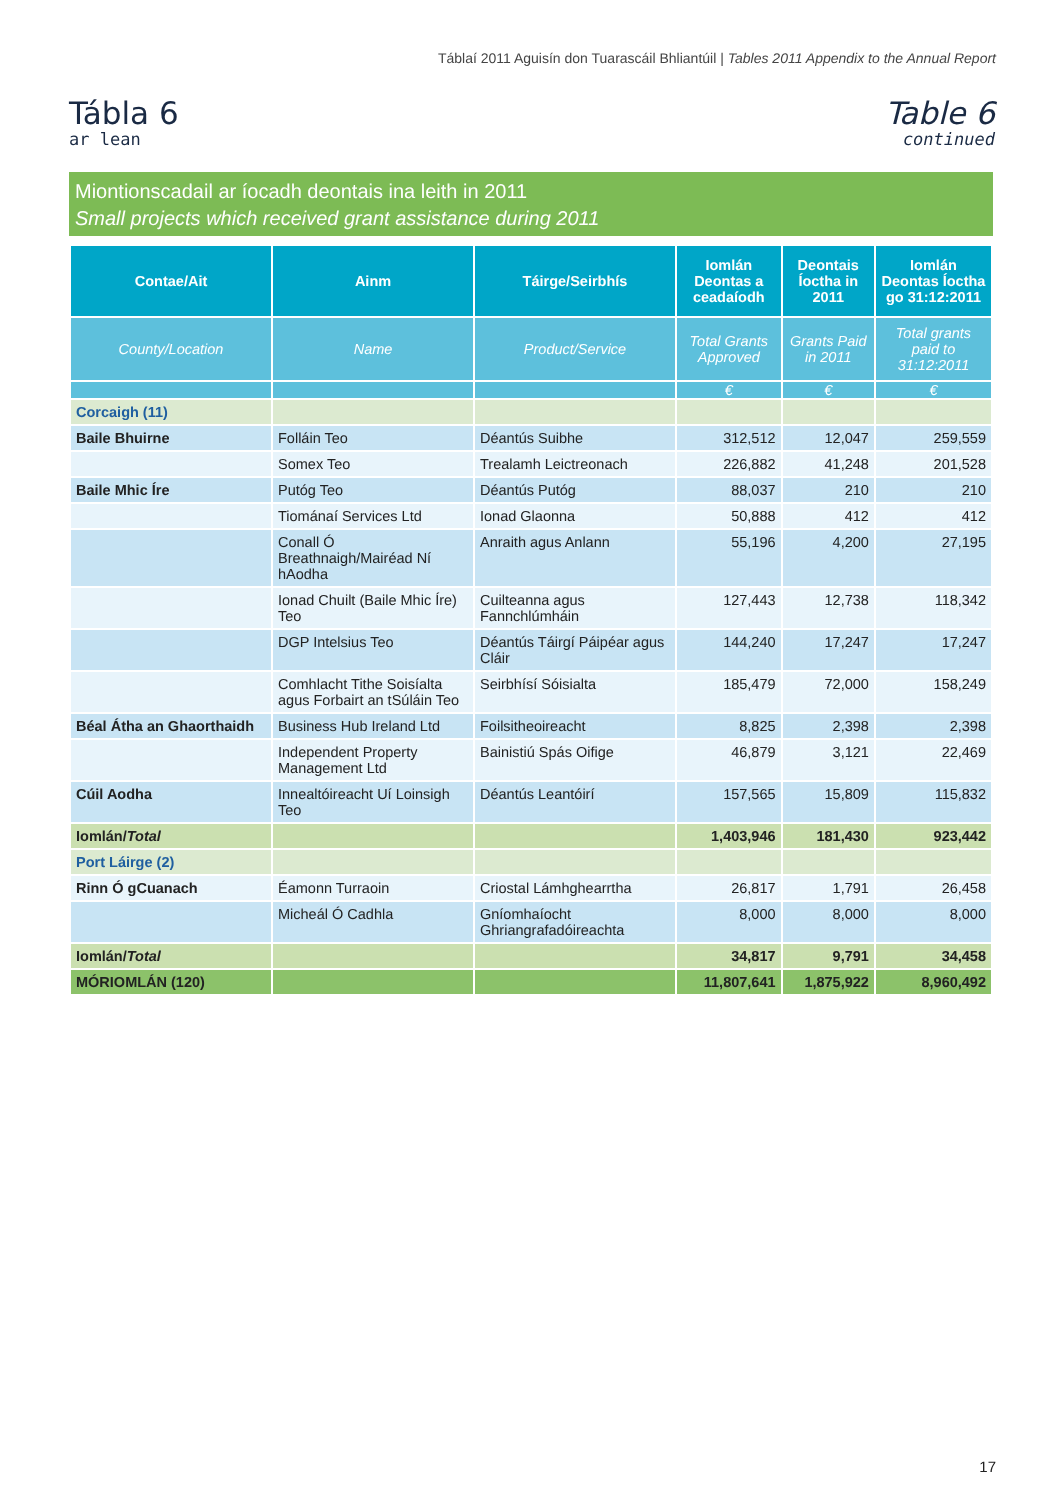Táblaí 2011 Aguisín don Tuarascáil Bhliantúil | Tables 2011 Appendix to the Annual Report
Tábla 6
ar lean
Table 6
continued
Miontionscadail ar íocadh deontais ina leith in 2011
Small projects which received grant assistance during 2011
| Contae/Ait | Ainm | Táirge/Seirbhís | Iomlán Deontas a ceadaíodh | Deontais Íoctha in 2011 | Iomlán Deontas Íoctha go 31:12:2011 |
| --- | --- | --- | --- | --- | --- |
| County/Location | Name | Product/Service | Total Grants Approved | Grants Paid in 2011 | Total grants paid to 31:12:2011 |
| | | | € | € | € |
| Corcaigh (11) | | | | | |
| Baile Bhuirne | Folláin Teo | Déantús Suibhe | 312,512 | 12,047 | 259,559 |
| | Somex Teo | Trealamh Leictreonach | 226,882 | 41,248 | 201,528 |
| Baile Mhic Íre | Putóg Teo | Déantús Putóg | 88,037 | 210 | 210 |
| | Tiománaí Services Ltd | Ionad Glaonna | 50,888 | 412 | 412 |
| | Conall Ó Breathnaigh/Mairéad Ní hAodha | Anraith agus Anlann | 55,196 | 4,200 | 27,195 |
| | Ionad Chuilt (Baile Mhic Íre) Teo | Cuilteanna agus Fannchlúmháin | 127,443 | 12,738 | 118,342 |
| | DGP Intelsius Teo | Déantús Táirgí Páipéar agus Cláir | 144,240 | 17,247 | 17,247 |
| | Comhlacht Tithe Soisíalta agus Forbairt an tSúláin Teo | Seirbhísí Sóisialta | 185,479 | 72,000 | 158,249 |
| Béal Átha an Ghaorthaidh | Business Hub Ireland Ltd | Foilsitheoireacht | 8,825 | 2,398 | 2,398 |
| | Independent Property Management Ltd | Bainistiú Spás Oifige | 46,879 | 3,121 | 22,469 |
| Cúil Aodha | Innealtóireacht Uí Loinsigh Teo | Déantús Leantóirí | 157,565 | 15,809 | 115,832 |
| Iomlán/ Total | | | 1,403,946 | 181,430 | 923,442 |
| Port Láirge (2) | | | | | |
| Rinn Ó gCuanach | Éamonn Turraoin | Criostal Lámhghearrtha | 26,817 | 1,791 | 26,458 |
| | Micheál Ó Cadhla | Gníomhaíocht Ghriangrafadóireachta | 8,000 | 8,000 | 8,000 |
| Iomlán/ Total | | | 34,817 | 9,791 | 34,458 |
| MÓRIOMLÁN (120) | | | 11,807,641 | 1,875,922 | 8,960,492 |
17